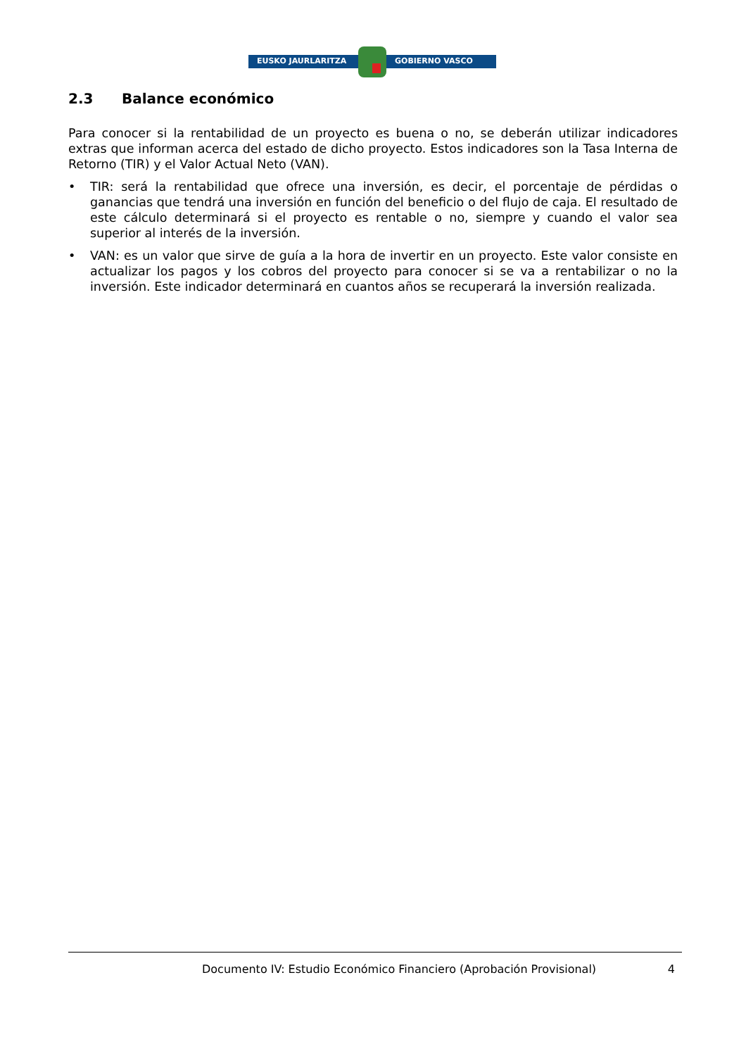EUSKO JAURLARITZA GOBIERNO VASCO
2.3 Balance económico
Para conocer si la rentabilidad de un proyecto es buena o no, se deberán utilizar indicadores extras que informan acerca del estado de dicho proyecto. Estos indicadores son la Tasa Interna de Retorno (TIR) y el Valor Actual Neto (VAN).
• TIR: será la rentabilidad que ofrece una inversión, es decir, el porcentaje de pérdidas o ganancias que tendrá una inversión en función del beneficio o del flujo de caja. El resultado de este cálculo determinará si el proyecto es rentable o no, siempre y cuando el valor sea superior al interés de la inversión.
• VAN: es un valor que sirve de guía a la hora de invertir en un proyecto. Este valor consiste en actualizar los pagos y los cobros del proyecto para conocer si se va a rentabilizar o no la inversión. Este indicador determinará en cuantos años se recuperará la inversión realizada.
Documento IV: Estudio Económico Financiero (Aprobación Provisional) 4